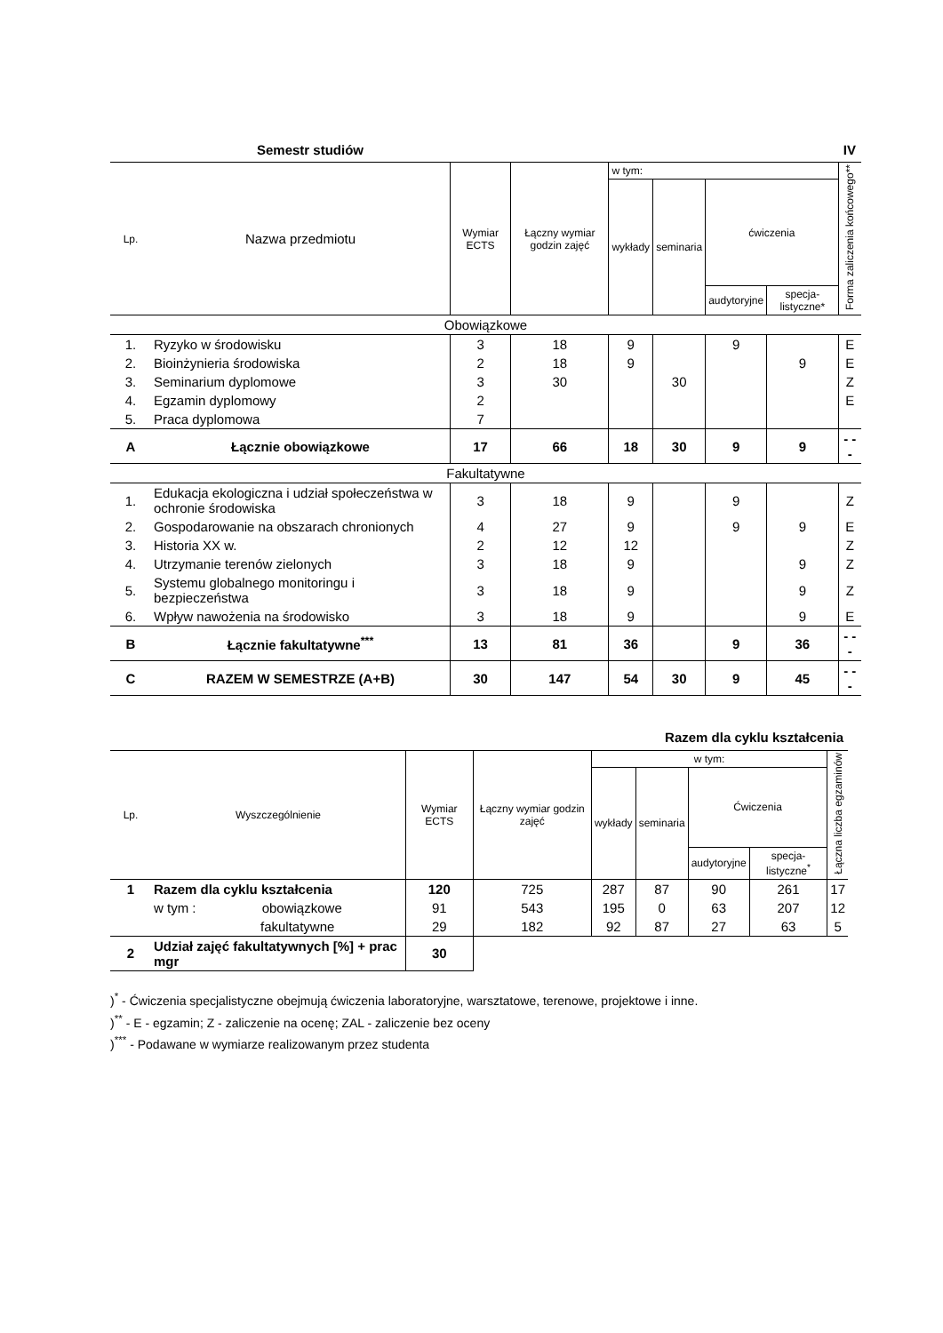Semestr studiów IV
| Lp. | Nazwa przedmiotu | Wymiar ECTS | Łączny wymiar godzin zajęć | w tym: | | | | Forma zaliczenia końcowego** |
| --- | --- | --- | --- | --- | --- | --- | --- | --- |
| | | | | wykłady | seminaria | ćwiczenia | | |
| | | | | | | audytoryjne | specja-listyczne* | |
| Obowiązkowe | | | | | | | | |
| 1. | Ryzyko w środowisku | 3 | 18 | 9 | | 9 | | E |
| 2. | Bioinżynieria środowiska | 2 | 18 | 9 | | | 9 | E |
| 3. | Seminarium dyplomowe | 3 | 30 | | 30 | | | Z |
| 4. | Egzamin dyplomowy | 2 | | | | | | E |
| 5. | Praca dyplomowa | 7 | | | | | | |
| A | Łącznie obowiązkowe | 17 | 66 | 18 | 30 | 9 | 9 | - - - |
| Fakultatywne | | | | | | | | |
| 1. | Edukacja ekologiczna i udział społeczeństwa w ochronie środowiska | 3 | 18 | 9 | | 9 | | Z |
| 2. | Gospodarowanie na obszarach chronionych | 4 | 27 | 9 | | 9 | 9 | E |
| 3. | Historia XX w. | 2 | 12 | 12 | | | | Z |
| 4. | Utrzymanie terenów zielonych | 3 | 18 | 9 | | | 9 | Z |
| 5. | Systemu globalnego monitoringu i bezpieczeństwa | 3 | 18 | 9 | | | 9 | Z |
| 6. | Wpływ nawożenia na środowisko | 3 | 18 | 9 | | | 9 | E |
| B | Łącznie fakultatywne<sup>***</sup> | 13 | 81 | 36 | | 9 | 36 | - - - |
| C | RAZEM W SEMESTRZE (A+B) | 30 | 147 | 54 | 30 | 9 | 45 | - - - |
Razem dla cyklu kształcenia
| Lp. | Wyszczególnienie | Wymiar ECTS | Łączny wymiar godzin zajęć | w tym: | | | | Łączna liczba egzaminów |
| --- | --- | --- | --- | --- | --- | --- | --- | --- |
| | | | | wykłady | seminaria | Ćwiczenia | | |
| | | | | | | audytoryjne | specja-listyczne<sup>*</sup> | |
| 1 | Razem dla cyklu kształcenia | 120 | 725 | 287 | 87 | 90 | 261 | 17 |
| | w tym : obowiązkowe | 91 | 543 | 195 | 0 | 63 | 207 | 12 |
| | fakultatywne | 29 | 182 | 92 | 87 | 27 | 63 | 5 |
| 2 | Udział zajęć fakultatywnych [%] + prac mgr | 30 | | | | | | |
)<sup>*</sup> - Ćwiczenia specjalistyczne obejmują ćwiczenia laboratoryjne, warsztatowe, terenowe, projektowe i inne.
)<sup>**</sup> - E - egzamin; Z - zaliczenie na ocenę; ZAL - zaliczenie bez oceny
)<sup>***</sup> - Podawane w wymiarze realizowanym przez studenta